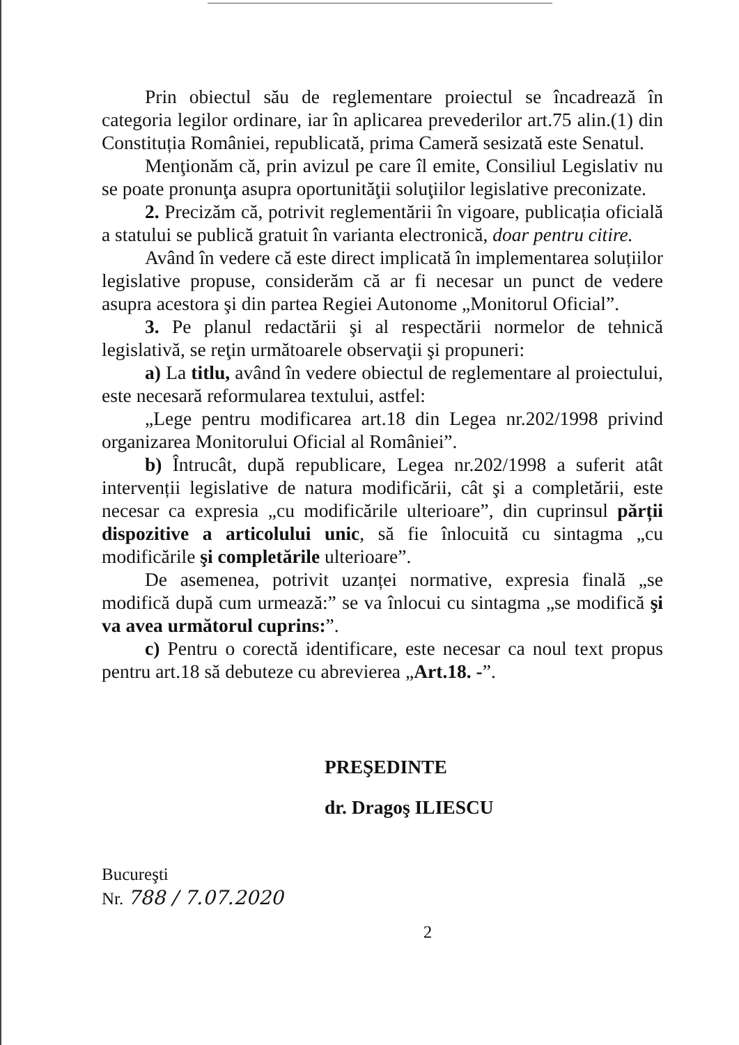Prin obiectul său de reglementare proiectul se încadrează în categoria legilor ordinare, iar în aplicarea prevederilor art.75 alin.(1) din Constituția României, republicată, prima Cameră sesizată este Senatul.
Menţionăm că, prin avizul pe care îl emite, Consiliul Legislativ nu se poate pronunţa asupra oportunităţii soluţiilor legislative preconizate.
2. Precizăm că, potrivit reglementării în vigoare, publicația oficială a statului se publică gratuit în varianta electronică, doar pentru citire.
Având în vedere că este direct implicată în implementarea soluțiilor legislative propuse, considerăm că ar fi necesar un punct de vedere asupra acestora şi din partea Regiei Autonome „Monitorul Oficial”.
3. Pe planul redactării şi al respectării normelor de tehnică legislativă, se reţin următoarele observaţii şi propuneri:
a) La titlu, având în vedere obiectul de reglementare al proiectului, este necesară reformularea textului, astfel:
„Lege pentru modificarea art.18 din Legea nr.202/1998 privind organizarea Monitorului Oficial al României”.
b) Întrucât, după republicare, Legea nr.202/1998 a suferit atât intervenții legislative de natura modificării, cât şi a completării, este necesar ca expresia „cu modificările ulterioare”, din cuprinsul părții dispozitive a articolului unic, să fie înlocuită cu sintagma „cu modificările şi completările ulterioare”.
De asemenea, potrivit uzanței normative, expresia finală „se modifică după cum urmează:” se va înlocui cu sintagma „se modifică şi va avea următorul cuprins:”.
c) Pentru o corectă identificare, este necesar ca noul text propus pentru art.18 să debuteze cu abrevierea „Art.18. -”.
PREŞEDINTE
dr. Dragoş ILIESCU
Bucureşti
Nr. 788 / 7.07.2020
2